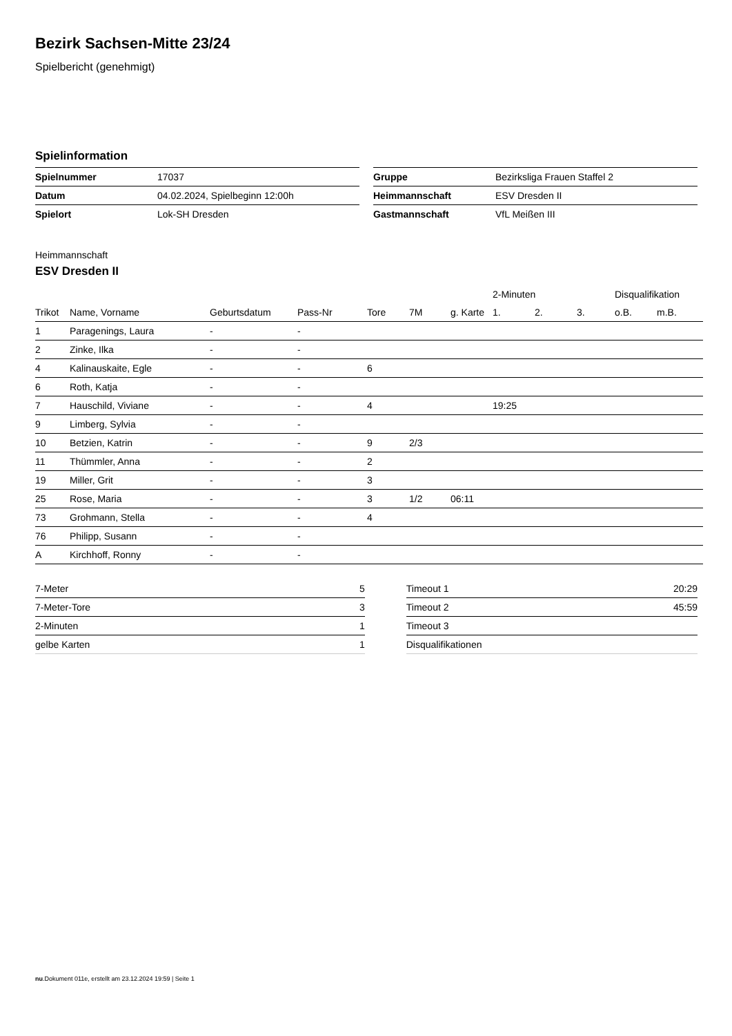Bezirk Sachsen-Mitte 23/24
Spielbericht (genehmigt)
Spielinformation
| Spielnummer | 17037 |
| Datum | 04.02.2024, Spielbeginn 12:00h |
| Spielort | Lok-SH Dresden |
| Gruppe | Bezirksliga Frauen Staffel 2 |
| Heimmannschaft | ESV Dresden II |
| Gastmannschaft | VfL Meißen III |
Heimmannschaft
ESV Dresden II
| | | | | | | | 2-Minuten | | | Disqualifikation | |
| --- | --- | --- | --- | --- | --- | --- | --- | --- | --- | --- | --- |
| Trikot | Name, Vorname | Geburtsdatum | Pass-Nr | Tore | 7M | g. Karte | 1. | 2. | 3. | o.B. | m.B. |
| 1 | Paragenings, Laura | - | - | | | | | | | | |
| 2 | Zinke, Ilka | - | - | | | | | | | | |
| 4 | Kalinauskaite, Egle | - | - | 6 | | | | | | | |
| 6 | Roth, Katja | - | - | | | | | | | | |
| 7 | Hauschild, Viviane | - | - | 4 | | | 19:25 | | | | |
| 9 | Limberg, Sylvia | - | - | | | | | | | | |
| 10 | Betzien, Katrin | - | - | 9 | 2/3 | | | | | | |
| 11 | Thümmler, Anna | - | - | 2 | | | | | | | |
| 19 | Miller, Grit | - | - | 3 | | | | | | | |
| 25 | Rose, Maria | - | - | 3 | 1/2 | 06:11 | | | | | |
| 73 | Grohmann, Stella | - | - | 4 | | | | | | | |
| 76 | Philipp, Susann | - | - | | | | | | | | |
| A | Kirchhoff, Ronny | - | - | | | | | | | | |
| 7-Meter | 5 |
| 7-Meter-Tore | 3 |
| 2-Minuten | 1 |
| gelbe Karten | 1 |
| Timeout 1 | 20:29 |
| Timeout 2 | 45:59 |
| Timeout 3 | |
| Disqualifikationen | |
nu.Dokument 011e, erstellt am 23.12.2024 19:59 | Seite 1